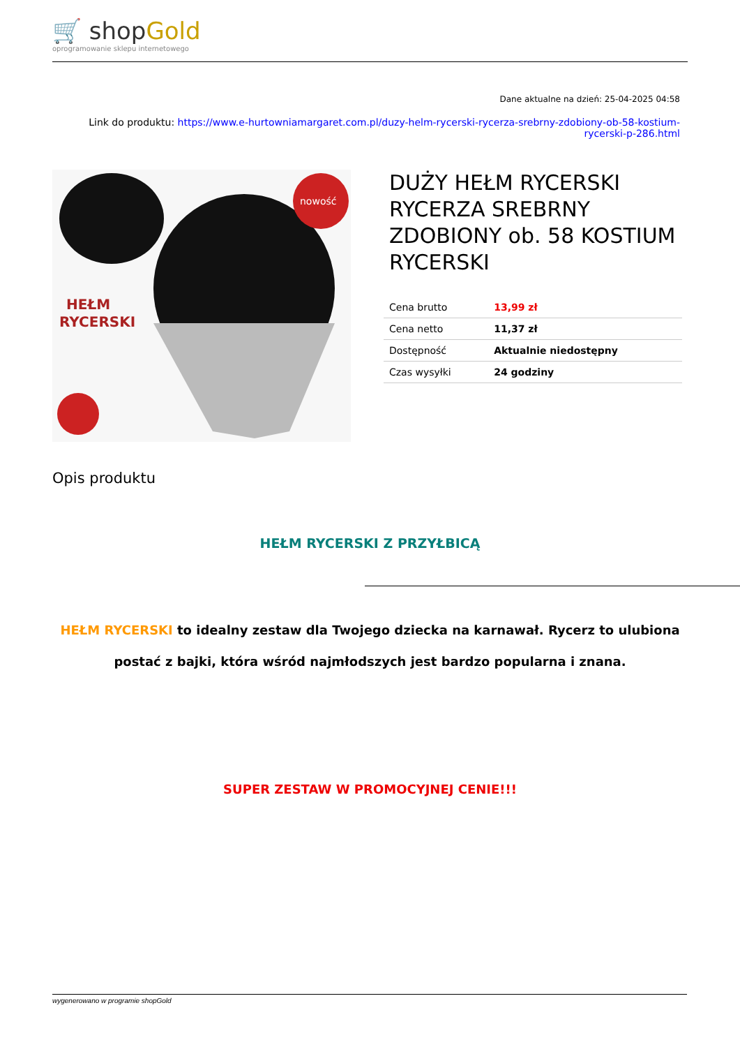🛒 shopGold
oprogramowanie sklepu internetowego
Dane aktualne na dzień: 25-04-2025 04:58
Link do produktu: https://www.e-hurtowniamargaret.com.pl/duzy-helm-rycerski-rycerza-srebrny-zdobiony-ob-58-kostium-rycerski-p-286.html
HEŁM
RYCERSKI
nowość
DUŻY HEŁM RYCERSKI RYCERZA SREBRNY ZDOBIONY ob. 58 KOSTIUM RYCERSKI
| Cena brutto | 13,99 zł |
| Cena netto | 11,37 zł |
| Dostępność | Aktualnie niedostępny |
| Czas wysyłki | 24 godziny |
Opis produktu
HEŁM RYCERSKI Z PRZYŁBICĄ
HEŁM RYCERSKI to idealny zestaw dla Twojego dziecka na karnawał. Rycerz to ulubiona postać z bajki, która wśród najmłodszych jest bardzo popularna i znana.
SUPER ZESTAW W PROMOCYJNEJ CENIE!!!
wygenerowano w programie shopGold